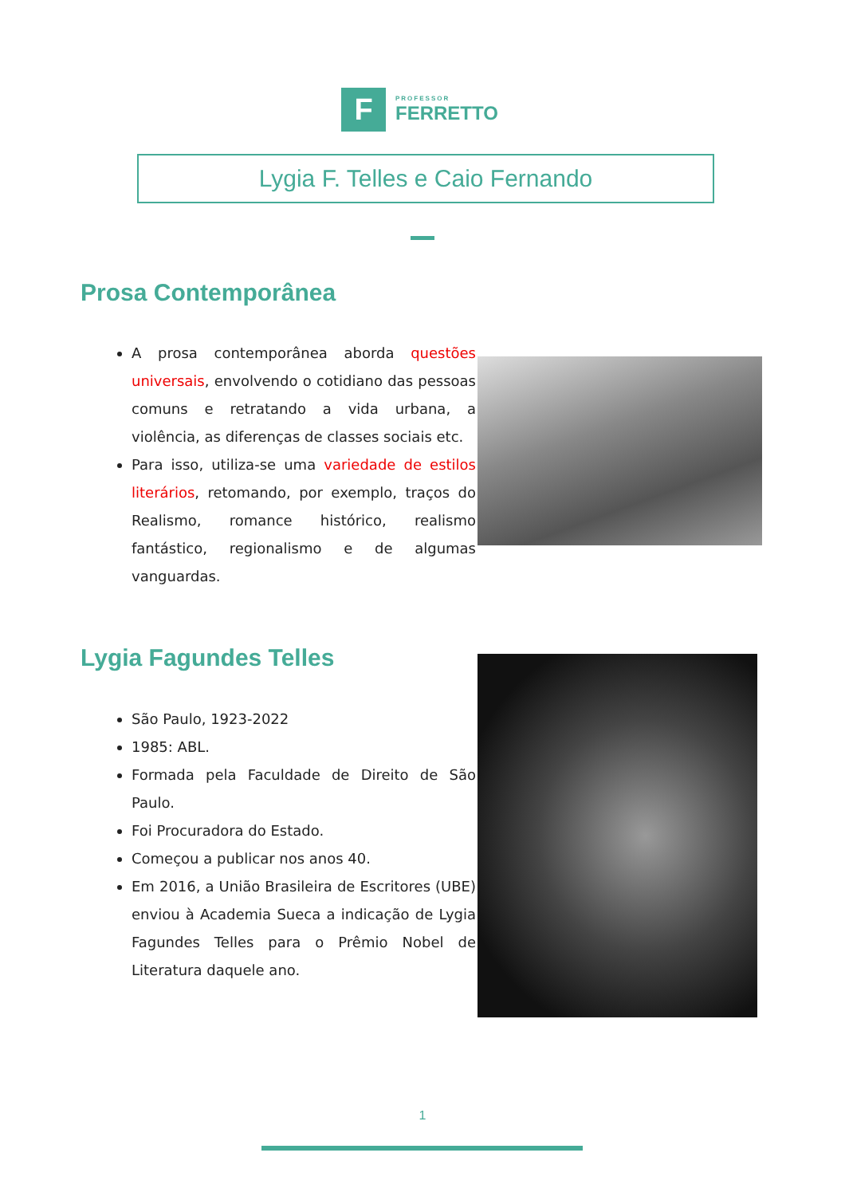F
PROFESSOR
FERRETTO
Lygia F. Telles e Caio Fernando
Prosa Contemporânea
A prosa contemporânea aborda questões universais, envolvendo o cotidiano das pessoas comuns e retratando a vida urbana, a violência, as diferenças de classes sociais etc.
Para isso, utiliza-se uma variedade de estilos literários, retomando, por exemplo, traços do Realismo, romance histórico, realismo fantástico, regionalismo e de algumas vanguardas.
Lygia Fagundes Telles
São Paulo, 1923-2022
1985: ABL.
Formada pela Faculdade de Direito de São Paulo.
Foi Procuradora do Estado.
Começou a publicar nos anos 40.
Em 2016, a União Brasileira de Escritores (UBE) enviou à Academia Sueca a indicação de Lygia Fagundes Telles para o Prêmio Nobel de Literatura daquele ano.
1